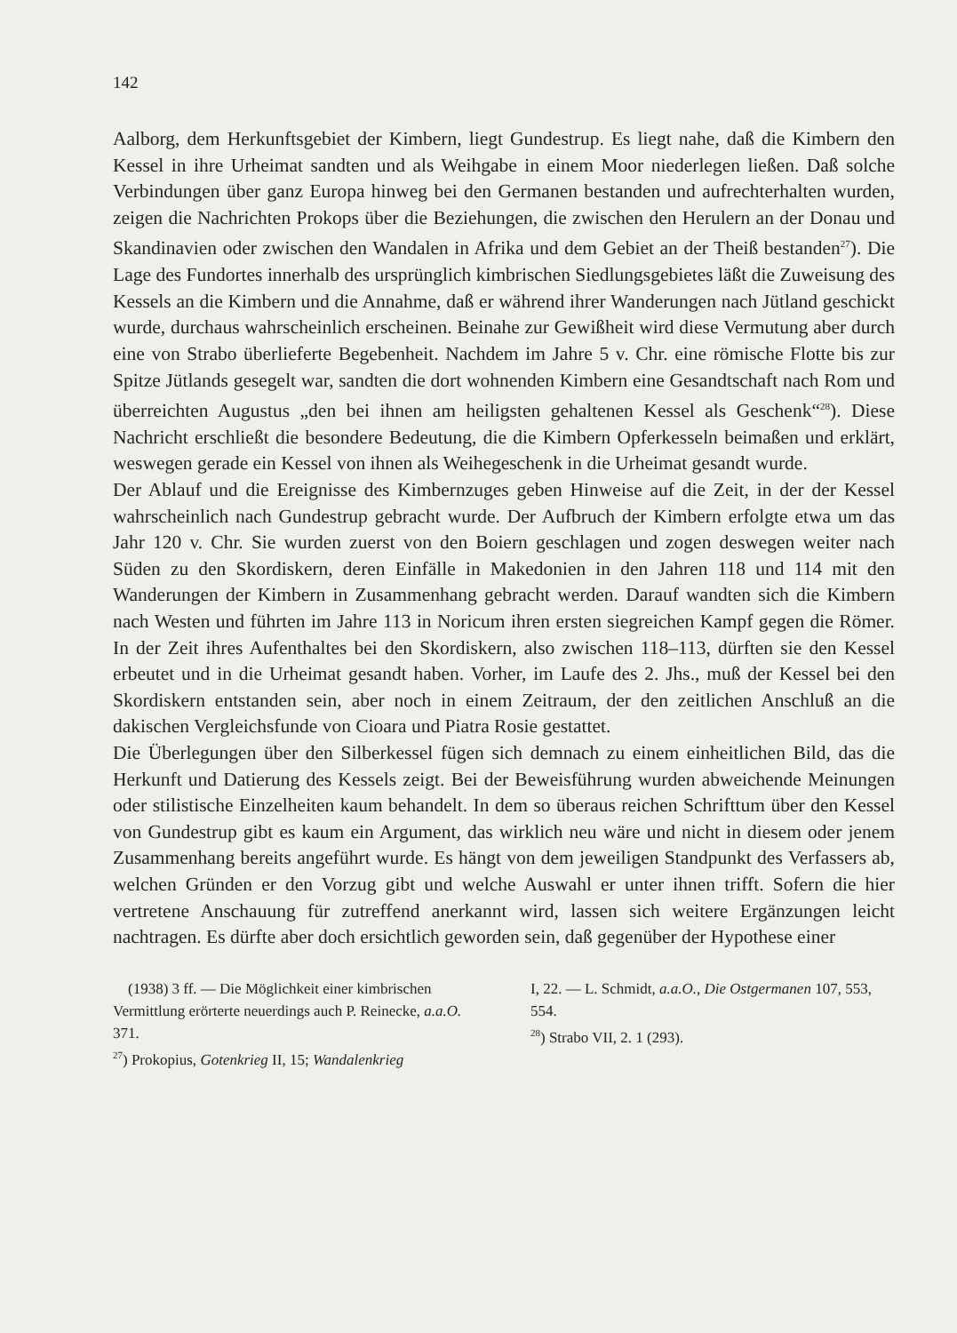142
Aalborg, dem Herkunftsgebiet der Kimbern, liegt Gundestrup. Es liegt nahe, daß die Kimbern den Kessel in ihre Urheimat sandten und als Weihgabe in einem Moor niederlegen ließen. Daß solche Verbindungen über ganz Europa hinweg bei den Germanen bestanden und aufrechterhalten wurden, zeigen die Nachrichten Prokops über die Beziehungen, die zwischen den Herulern an der Donau und Skandinavien oder zwischen den Wandalen in Afrika und dem Gebiet an der Theiß bestanden<sup>27</sup>). Die Lage des Fundortes innerhalb des ursprünglich kimbrischen Siedlungsgebietes läßt die Zuweisung des Kessels an die Kimbern und die Annahme, daß er während ihrer Wanderungen nach Jütland geschickt wurde, durchaus wahrscheinlich erscheinen. Beinahe zur Gewißheit wird diese Vermutung aber durch eine von Strabo überlieferte Begebenheit. Nachdem im Jahre 5 v. Chr. eine römische Flotte bis zur Spitze Jütlands gesegelt war, sandten die dort wohnenden Kimbern eine Gesandtschaft nach Rom und überreichten Augustus „den bei ihnen am heiligsten gehaltenen Kessel als Geschenk“<sup>28</sup>). Diese Nachricht erschließt die besondere Bedeutung, die die Kimbern Opferkesseln beimaßen und erklärt, weswegen gerade ein Kessel von ihnen als Weihegeschenk in die Urheimat gesandt wurde.
Der Ablauf und die Ereignisse des Kimbernzuges geben Hinweise auf die Zeit, in der der Kessel wahrscheinlich nach Gundestrup gebracht wurde. Der Aufbruch der Kimbern erfolgte etwa um das Jahr 120 v. Chr. Sie wurden zuerst von den Boiern geschlagen und zogen deswegen weiter nach Süden zu den Skordiskern, deren Einfälle in Makedonien in den Jahren 118 und 114 mit den Wanderungen der Kimbern in Zusammenhang gebracht werden. Darauf wandten sich die Kimbern nach Westen und führten im Jahre 113 in Noricum ihren ersten siegreichen Kampf gegen die Römer. In der Zeit ihres Aufenthaltes bei den Skordiskern, also zwischen 118–113, dürften sie den Kessel erbeutet und in die Urheimat gesandt haben. Vorher, im Laufe des 2. Jhs., muß der Kessel bei den Skordiskern entstanden sein, aber noch in einem Zeitraum, der den zeitlichen Anschluß an die dakischen Vergleichsfunde von Cioara und Piatra Rosie gestattet.
Die Überlegungen über den Silberkessel fügen sich demnach zu einem einheitlichen Bild, das die Herkunft und Datierung des Kessels zeigt. Bei der Beweisführung wurden abweichende Meinungen oder stilistische Einzelheiten kaum behandelt. In dem so überaus reichen Schrifttum über den Kessel von Gundestrup gibt es kaum ein Argument, das wirklich neu wäre und nicht in diesem oder jenem Zusammenhang bereits angeführt wurde. Es hängt von dem jeweiligen Standpunkt des Verfassers ab, welchen Gründen er den Vorzug gibt und welche Auswahl er unter ihnen trifft. Sofern die hier vertretene Anschauung für zutreffend anerkannt wird, lassen sich weitere Ergänzungen leicht nachtragen. Es dürfte aber doch ersichtlich geworden sein, daß gegenüber der Hypothese einer
(1938) 3 ff. — Die Möglichkeit einer kimbrischen Vermittlung erörterte neuerdings auch P. Reinecke, a.a.O. 371.
<sup>27</sup>) Prokopius, Gotenkrieg II, 15; Wandalenkrieg
I, 22. — L. Schmidt, a.a.O., Die Ostgermanen 107, 553, 554.
<sup>28</sup>) Strabo VII, 2. 1 (293).